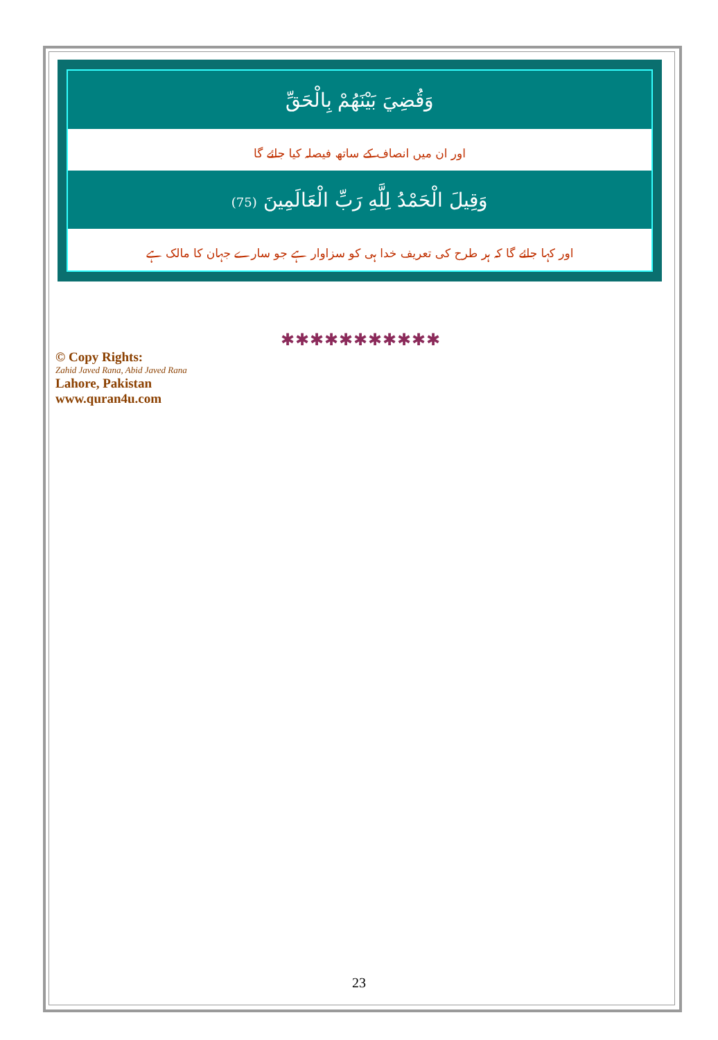| وَقُضِيَ بَيْنَهُمْ بِالْحَقِّ |
| اور ان میں انصاف کے ساتھ فیصلہ کیا جائے گا |
| وَقِيلَ الْحَمْدُ لِلَّهِ رَبِّ الْعَالَمِينَ (75) |
| اور کہا جائے گا کہ ہر طرح کی تعریف خدا ہی کو سزاوار ہے جو سارے جہان کا مالک ہے |
✱✱✱✱✱✱✱✱✱✱✱
© Copy Rights:
Zahid Javed Rana, Abid Javed Rana
Lahore, Pakistan
www.quran4u.com
23